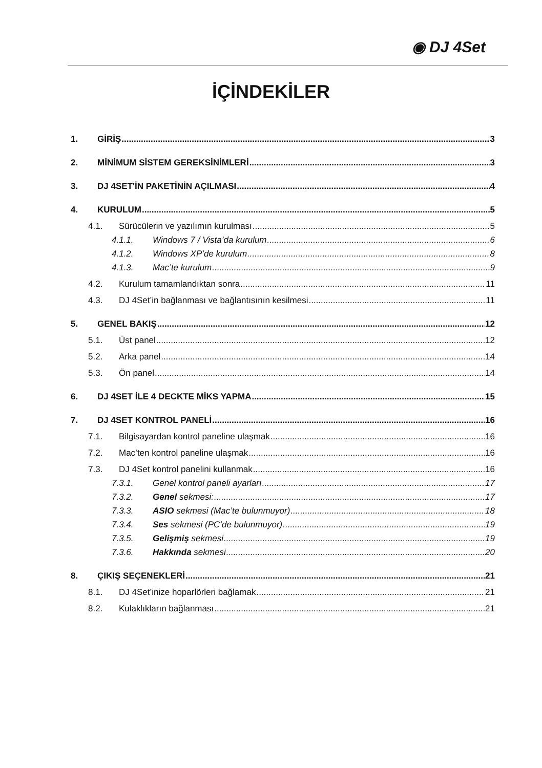◉ DJ 4Set
İÇİNDEKİLER
1. GİRİŞ 3
2. MİNİMUM SİSTEM GEREKSİNİMLERİ 3
3. DJ 4SET'İN PAKETİNİN AÇILMASI 4
4. KURULUM 5
4.1. Sürücülerin ve yazılımın kurulması 5
4.1.1. Windows 7 / Vista’da kurulum 6
4.1.2. Windows XP’de kurulum 8
4.1.3. Mac’te kurulum 9
4.2. Kurulum tamamlandıktan sonra 11
4.3. DJ 4Set’in bağlanması ve bağlantısının kesilmesi 11
5. GENEL BAKIŞ 12
5.1. Üst panel 12
5.2. Arka panel 14
5.3. Ön panel 14
6. DJ 4SET İLE 4 DECKTE MİKS YAPMA 15
7. DJ 4SET KONTROL PANELİ 16
7.1. Bilgisayardan kontrol paneline ulaşmak 16
7.2. Mac’ten kontrol paneline ulaşmak 16
7.3. DJ 4Set kontrol panelini kullanmak 16
7.3.1. Genel kontrol paneli ayarları 17
7.3.2. Genel sekmesi: 17
7.3.3. ASIO sekmesi (Mac’te bulunmuyor) 18
7.3.4. Ses sekmesi (PC’de bulunmuyor) 19
7.3.5. Gelişmiş sekmesi 19
7.3.6. Hakkında sekmesi 20
8. ÇIKIŞ SEÇENEKLERİ 21
8.1. DJ 4Set’inize hoparlörleri bağlamak 21
8.2. Kulaklıkların bağlanması 21